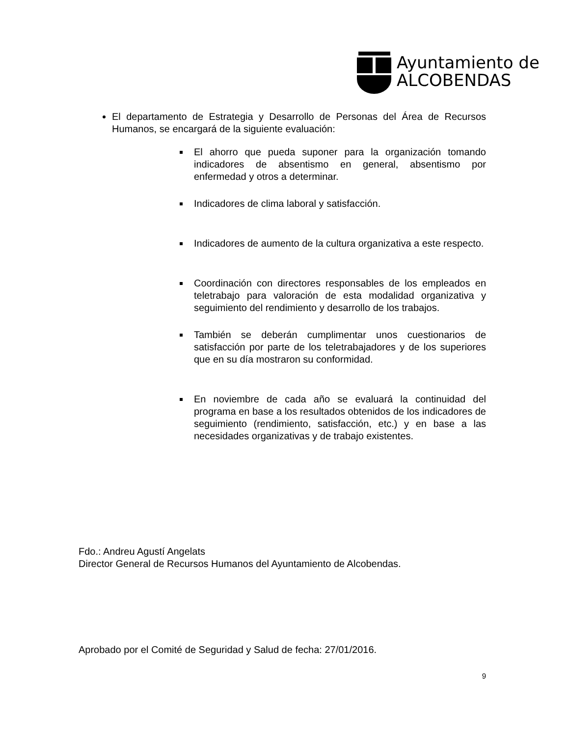Ayuntamiento de
ALCOBENDAS
El departamento de Estrategia y Desarrollo de Personas del Área de Recursos Humanos, se encargará de la siguiente evaluación:
El ahorro que pueda suponer para la organización tomando indicadores de absentismo en general, absentismo por enfermedad y otros a determinar.
Indicadores de clima laboral y satisfacción.
Indicadores de aumento de la cultura organizativa a este respecto.
Coordinación con directores responsables de los empleados en teletrabajo para valoración de esta modalidad organizativa y seguimiento del rendimiento y desarrollo de los trabajos.
También se deberán cumplimentar unos cuestionarios de satisfacción por parte de los teletrabajadores y de los superiores que en su día mostraron su conformidad.
En noviembre de cada año se evaluará la continuidad del programa en base a los resultados obtenidos de los indicadores de seguimiento (rendimiento, satisfacción, etc.) y en base a las necesidades organizativas y de trabajo existentes.
Fdo.: Andreu Agustí Angelats
Director General de Recursos Humanos del Ayuntamiento de Alcobendas.
Aprobado por el Comité de Seguridad y Salud de fecha: 27/01/2016.
9